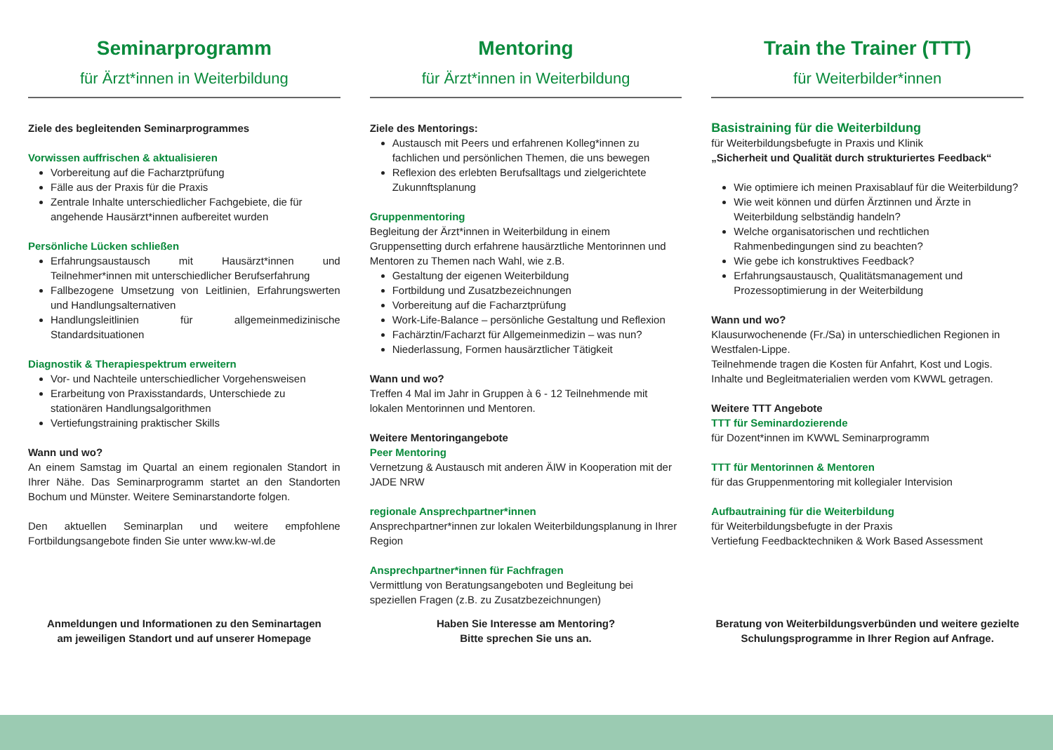Seminarprogramm
für Ärzt*innen in Weiterbildung
Ziele des begleitenden Seminarprogrammes
Vorwissen auffrischen & aktualisieren
Vorbereitung auf die Facharztprüfung
Fälle aus der Praxis für die Praxis
Zentrale Inhalte unterschiedlicher Fachgebiete, die für angehende Hausärzt*innen aufbereitet wurden
Persönliche Lücken schließen
Erfahrungsaustausch mit Hausärzt*innen und Teilnehmer*innen mit unterschiedlicher Berufserfahrung
Fallbezogene Umsetzung von Leitlinien, Erfahrungswerten und Handlungsalternativen
Handlungsleitlinien für allgemeinmedizinische Standardsituationen
Diagnostik & Therapiespektrum erweitern
Vor- und Nachteile unterschiedlicher Vorgehensweisen
Erarbeitung von Praxisstandards, Unterschiede zu stationären Handlungsalgorithmen
Vertiefungstraining praktischer Skills
Wann und wo?
An einem Samstag im Quartal an einem regionalen Standort in Ihrer Nähe. Das Seminarprogramm startet an den Standorten Bochum und Münster. Weitere Seminarstandorte folgen.
Den aktuellen Seminarplan und weitere empfohlene Fortbildungsangebote finden Sie unter www.kw-wl.de
Anmeldungen und Informationen zu den Seminartagen
am jeweiligen Standort und auf unserer Homepage
Mentoring
für Ärzt*innen in Weiterbildung
Ziele des Mentorings:
Austausch mit Peers und erfahrenen Kolleg*innen zu fachlichen und persönlichen Themen, die uns bewegen
Reflexion des erlebten Berufsalltags und zielgerichtete Zukunnftsplanung
Gruppenmentoring
Begleitung der Ärzt*innen in Weiterbildung in einem Gruppensetting durch erfahrene hausärztliche Mentorinnen und Mentoren zu Themen nach Wahl, wie z.B.
Gestaltung der eigenen Weiterbildung
Fortbildung und Zusatzbezeichnungen
Vorbereitung auf die Facharztprüfung
Work-Life-Balance – persönliche Gestaltung und Reflexion
Fachärztin/Facharzt für Allgemeinmedizin – was nun?
Niederlassung, Formen hausärztlicher Tätigkeit
Wann und wo?
Treffen 4 Mal im Jahr in Gruppen à 6 - 12 Teilnehmende mit lokalen Mentorinnen und Mentoren.
Weitere Mentoringangebote
Peer Mentoring
Vernetzung & Austausch mit anderen ÄIW in Kooperation mit der JADE NRW
regionale Ansprechpartner*innen
Ansprechpartner*innen zur lokalen Weiterbildungsplanung in Ihrer Region
Ansprechpartner*innen für Fachfragen
Vermittlung von Beratungsangeboten und Begleitung bei speziellen Fragen (z.B. zu Zusatzbezeichnungen)
Haben Sie Interesse am Mentoring?
Bitte sprechen Sie uns an.
Train the Trainer (TTT)
für Weiterbilder*innen
Basistraining für die Weiterbildung
für Weiterbildungsbefugte in Praxis und Klinik
„Sicherheit und Qualität durch strukturiertes Feedback“
Wie optimiere ich meinen Praxisablauf für die Weiterbildung?
Wie weit können und dürfen Ärztinnen und Ärzte in Weiterbildung selbständig handeln?
Welche organisatorischen und rechtlichen Rahmenbedingungen sind zu beachten?
Wie gebe ich konstruktives Feedback?
Erfahrungsaustausch, Qualitätsmanagement und Prozessoptimierung in der Weiterbildung
Wann und wo?
Klausurwochenende (Fr./Sa) in unterschiedlichen Regionen in Westfalen-Lippe.
Teilnehmende tragen die Kosten für Anfahrt, Kost und Logis. Inhalte und Begleitmaterialien werden vom KWWL getragen.
Weitere TTT Angebote
TTT für Seminardozierende
für Dozent*innen im KWWL Seminarprogramm
TTT für Mentorinnen & Mentoren
für das Gruppenmentoring mit kollegialer Intervision
Aufbautraining für die Weiterbildung
für Weiterbildungsbefugte in der Praxis
Vertiefung Feedbacktechniken & Work Based Assessment
Beratung von Weiterbildungsverbünden und weitere gezielte Schulungsprogramme in Ihrer Region auf Anfrage.